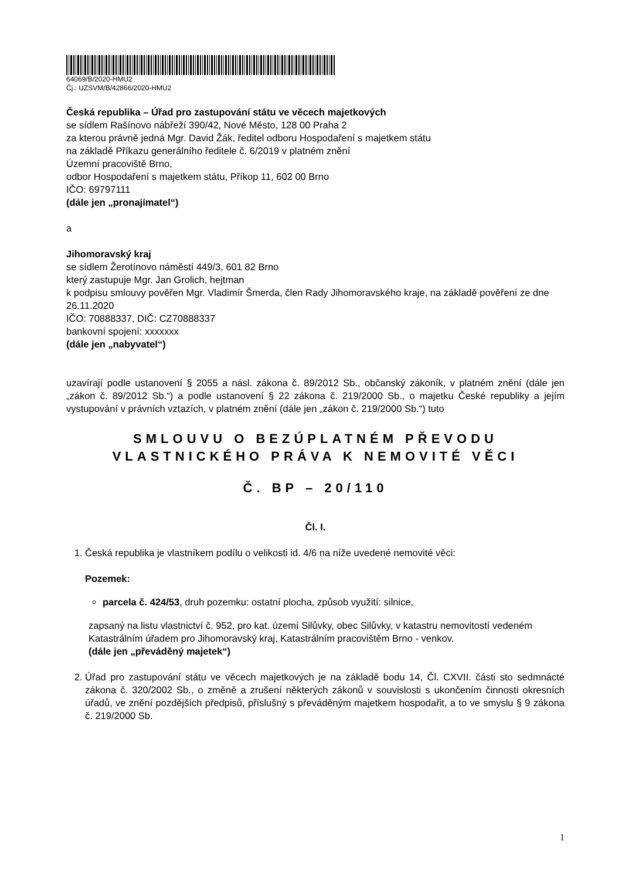64069/B/2020-HMU2
Čj.: UZSVM/B/42866/2020-HMU2
Česká republika – Úřad pro zastupování státu ve věcech majetkových
se sídlem Rašínovo nábřeží 390/42, Nové Město, 128 00 Praha 2
za kterou právně jedná Mgr. David Žák, ředitel odboru Hospodaření s majetkem státu
na základě Příkazu generálního ředitele č. 6/2019 v platném znění
Územní pracoviště Brno,
odbor Hospodaření s majetkem státu, Příkop 11, 602 00 Brno
IČO: 69797111
(dále jen „pronajímatel“)
a
Jihomoravský kraj
se sídlem Žerotínovo náměstí 449/3, 601 82 Brno
který zastupuje Mgr. Jan Grolich, hejtman
k podpisu smlouvy pověřen Mgr. Vladimír Šmerda, člen Rady Jihomoravského kraje, na základě pověření ze dne 26.11.2020
IČO: 70888337, DIČ: CZ70888337
bankovní spojení: xxxxxxx
(dále jen „nabyvatel“)
uzavírají podle ustanovení § 2055 a násl. zákona č. 89/2012 Sb., občanský zákoník, v platném znění (dále jen „zákon č. 89/2012 Sb.“) a podle ustanovení § 22 zákona č. 219/2000 Sb., o majetku České republiky a jejím vystupování v právních vztazích, v platném znění (dále jen „zákon č. 219/2000 Sb.“) tuto
SMLOUVU O BEZÚPLATNÉM PŘEVODU
VLASTNICKÉHO PRÁVA K NEMOVITÉ VĚCI
Č. BP – 20/110
Čl. I.
1. Česká republika je vlastníkem podílu o velikosti id. 4/6 na níže uvedené nemovité věci:
Pozemek:
parcela č. 424/53, druh pozemku: ostatní plocha, způsob využití: silnice,
zapsaný na listu vlastnictví č. 952, pro kat. území Silůvky, obec Silůvky, v katastru nemovitostí vedeném Katastrálním úřadem pro Jihomoravský kraj, Katastrálním pracovištěm Brno - venkov.
(dále jen „převáděný majetek“)
2. Úřad pro zastupování státu ve věcech majetkových je na základě bodu 14, Čl. CXVII. části sto sedmnácté zákona č. 320/2002 Sb., o změně a zrušení některých zákonů v souvislosti s ukončením činnosti okresních úřadů, ve znění pozdějších předpisů, příslušný s převáděným majetkem hospodařit, a to ve smyslu § 9 zákona č. 219/2000 Sb.
1